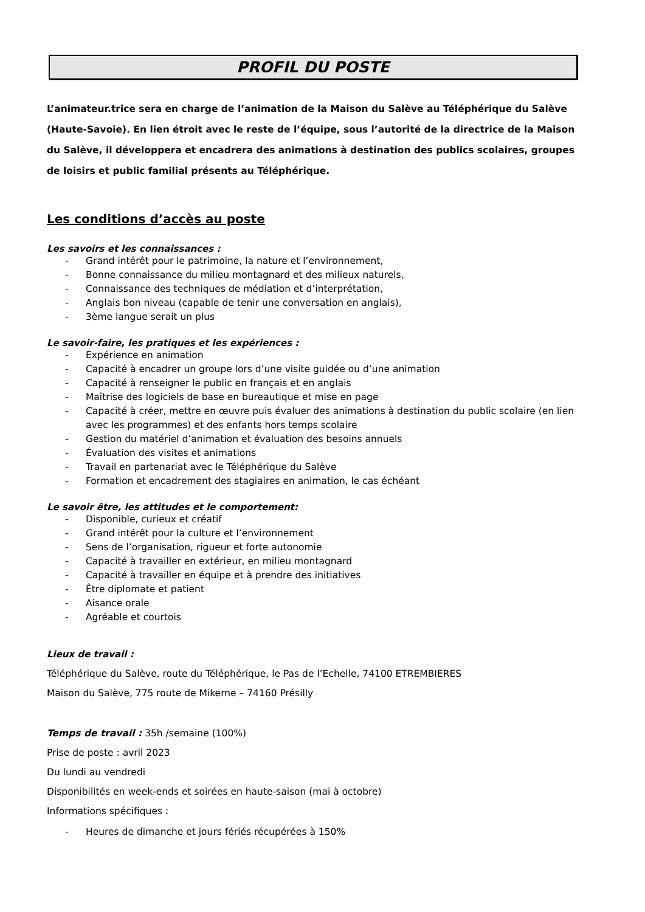PROFIL DU POSTE
L’animateur.trice sera en charge de l’animation de la Maison du Salève au Téléphérique du Salève (Haute-Savoie). En lien étroit avec le reste de l’équipe, sous l’autorité de la directrice de la Maison du Salève, il développera et encadrera des animations à destination des publics scolaires, groupes de loisirs et public familial présents au Téléphérique.
Les conditions d’accès au poste
Les savoirs et les connaissances :
- Grand intérêt pour le patrimoine, la nature et l’environnement,
- Bonne connaissance du milieu montagnard et des milieux naturels,
- Connaissance des techniques de médiation et d’interprétation,
- Anglais bon niveau (capable de tenir une conversation en anglais),
- 3ème langue serait un plus
Le savoir-faire, les pratiques et les expériences :
- Expérience en animation
- Capacité à encadrer un groupe lors d’une visite guidée ou d’une animation
- Capacité à renseigner le public en français et en anglais
- Maîtrise des logiciels de base en bureautique et mise en page
- Capacité à créer, mettre en œuvre puis évaluer des animations à destination du public scolaire (en lien avec les programmes) et des enfants hors temps scolaire
- Gestion du matériel d’animation et évaluation des besoins annuels
- Évaluation des visites et animations
- Travail en partenariat avec le Téléphérique du Salève
- Formation et encadrement des stagiaires en animation, le cas échéant
Le savoir être, les attitudes et le comportement:
- Disponible, curieux et créatif
- Grand intérêt pour la culture et l’environnement
- Sens de l’organisation, rigueur et forte autonomie
- Capacité à travailler en extérieur, en milieu montagnard
- Capacité à travailler en équipe et à prendre des initiatives
- Être diplomate et patient
- Aisance orale
- Agréable et courtois
Lieux de travail :
Téléphérique du Salève, route du Téléphérique, le Pas de l’Echelle, 74100 ETREMBIERES
Maison du Salève, 775 route de Mikerne – 74160 Présilly
Temps de travail : 35h /semaine (100%)
Prise de poste : avril 2023
Du lundi au vendredi
Disponibilités en week-ends et soirées en haute-saison (mai à octobre)
Informations spécifiques :
- Heures de dimanche et jours fériés récupérées à 150%